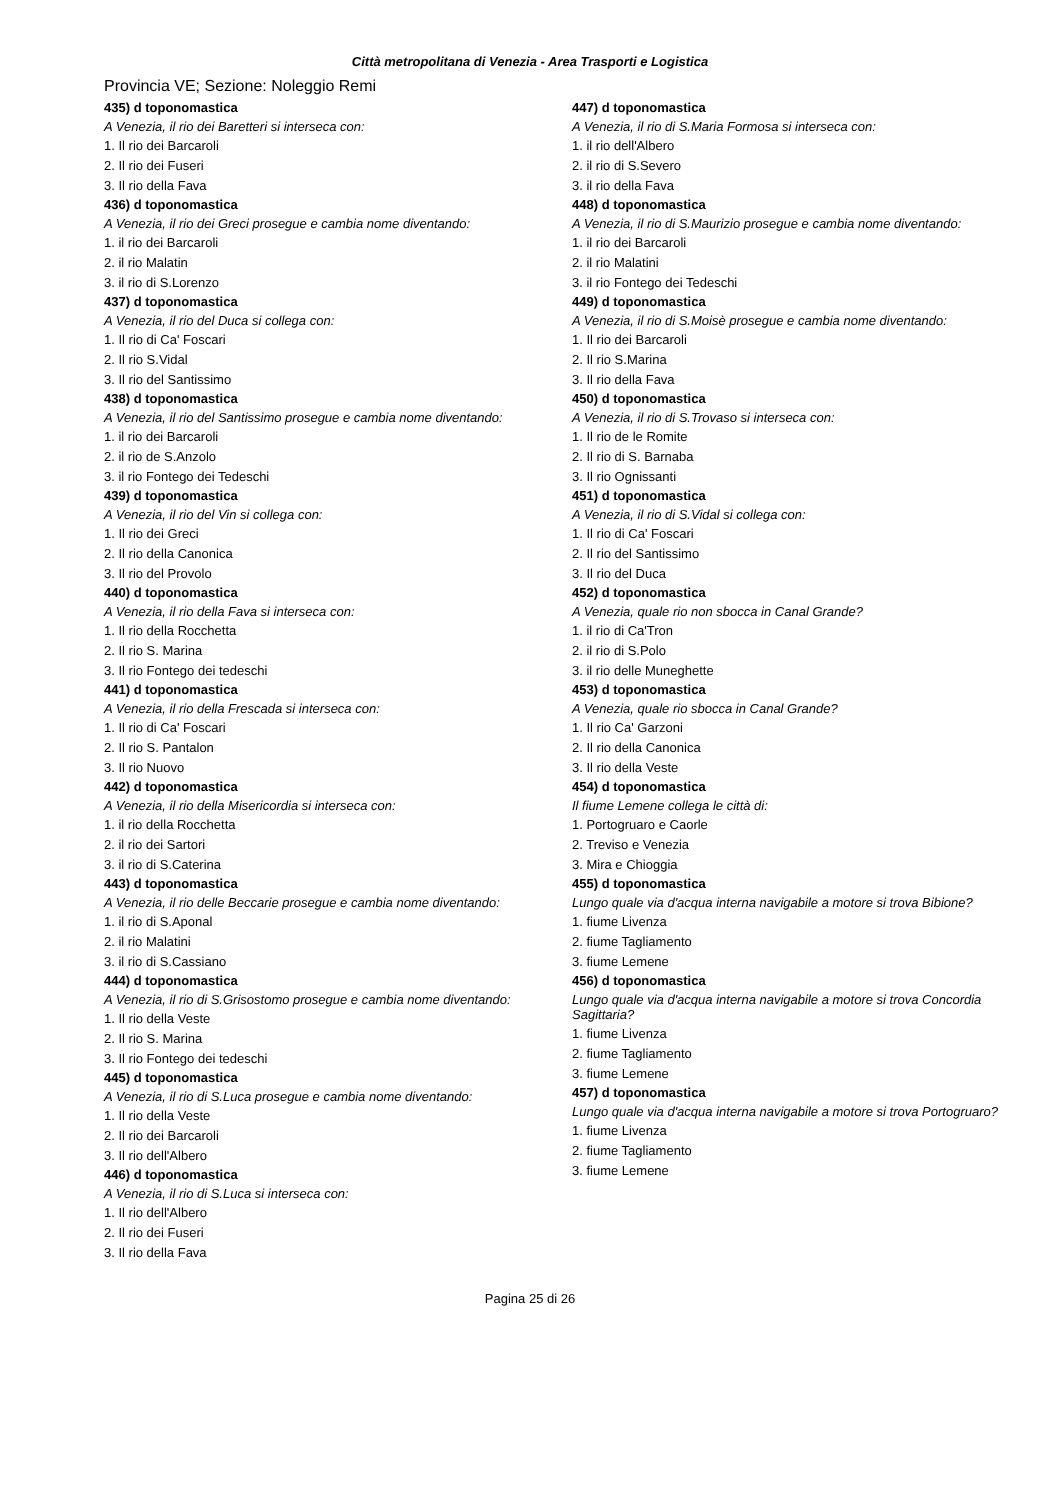Città metropolitana di Venezia - Area Trasporti e Logistica
Provincia VE; Sezione: Noleggio Remi
435) d toponomastica
A Venezia, il rio dei Baretteri si interseca con:
1. Il rio dei Barcaroli
2. Il rio dei Fuseri
3. Il rio della Fava
436) d toponomastica
A Venezia, il rio dei Greci prosegue e cambia nome diventando:
1. il rio dei Barcaroli
2. il rio Malatin
3. il rio di S.Lorenzo
437) d toponomastica
A Venezia, il rio del Duca si collega con:
1. Il rio di Ca' Foscari
2. Il rio S.Vidal
3. Il rio del Santissimo
438) d toponomastica
A Venezia, il rio del Santissimo prosegue e cambia nome diventando:
1. il rio dei Barcaroli
2. il rio de S.Anzolo
3. il rio Fontego dei Tedeschi
439) d toponomastica
A Venezia, il rio del Vin si collega con:
1. Il rio dei Greci
2. Il rio della Canonica
3. Il rio del Provolo
440) d toponomastica
A Venezia, il rio della Fava si interseca con:
1. Il rio della Rocchetta
2. Il rio S. Marina
3. Il rio Fontego dei tedeschi
441) d toponomastica
A Venezia, il rio della Frescada si interseca con:
1. Il rio di Ca' Foscari
2. Il rio S. Pantalon
3. Il rio Nuovo
442) d toponomastica
A Venezia, il rio della Misericordia si interseca con:
1. il rio della Rocchetta
2. il rio dei Sartori
3. il rio di S.Caterina
443) d toponomastica
A Venezia, il rio delle Beccarie prosegue e cambia nome diventando:
1. il rio di S.Aponal
2. il rio Malatini
3. il rio di S.Cassiano
444) d toponomastica
A Venezia, il rio di S.Grisostomo prosegue e cambia nome diventando:
1. Il rio della Veste
2. Il rio S. Marina
3. Il rio Fontego dei tedeschi
445) d toponomastica
A Venezia, il rio di S.Luca prosegue e cambia nome diventando:
1. Il rio della Veste
2. Il rio dei Barcaroli
3. Il rio dell'Albero
446) d toponomastica
A Venezia, il rio di S.Luca si interseca con:
1. Il rio dell'Albero
2. Il rio dei Fuseri
3. Il rio della Fava
447) d toponomastica
A Venezia, il rio di S.Maria Formosa si interseca con:
1. il rio dell'Albero
2. il rio di S.Severo
3. il rio della Fava
448) d toponomastica
A Venezia, il rio di S.Maurizio prosegue e cambia nome diventando:
1. il rio dei Barcaroli
2. il rio Malatini
3. il rio Fontego dei Tedeschi
449) d toponomastica
A Venezia, il rio di S.Moisè prosegue e cambia nome diventando:
1. Il rio dei Barcaroli
2. Il rio S.Marina
3. Il rio della Fava
450) d toponomastica
A Venezia, il rio di S.Trovaso si interseca con:
1. Il rio de le Romite
2. Il rio di S. Barnaba
3. Il rio Ognissanti
451) d toponomastica
A Venezia, il rio di S.Vidal si collega con:
1. Il rio di Ca' Foscari
2. Il rio del Santissimo
3. Il rio del Duca
452) d toponomastica
A Venezia, quale rio non sbocca in Canal Grande?
1. il rio di Ca'Tron
2. il rio di S.Polo
3. il rio delle Muneghette
453) d toponomastica
A Venezia, quale rio sbocca in Canal Grande?
1. Il rio Ca' Garzoni
2. Il rio della Canonica
3. Il rio della Veste
454) d toponomastica
Il fiume Lemene collega le città di:
1. Portogruaro e Caorle
2. Treviso e Venezia
3. Mira e Chioggia
455) d toponomastica
Lungo quale via d'acqua interna navigabile a motore si trova Bibione?
1. fiume Livenza
2. fiume Tagliamento
3. fiume Lemene
456) d toponomastica
Lungo quale via d'acqua interna navigabile a motore si trova Concordia Sagittaria?
1. fiume Livenza
2. fiume Tagliamento
3. fiume Lemene
457) d toponomastica
Lungo quale via d'acqua interna navigabile a motore si trova Portogruaro?
1. fiume Livenza
2. fiume Tagliamento
3. fiume Lemene
Pagina 25 di 26